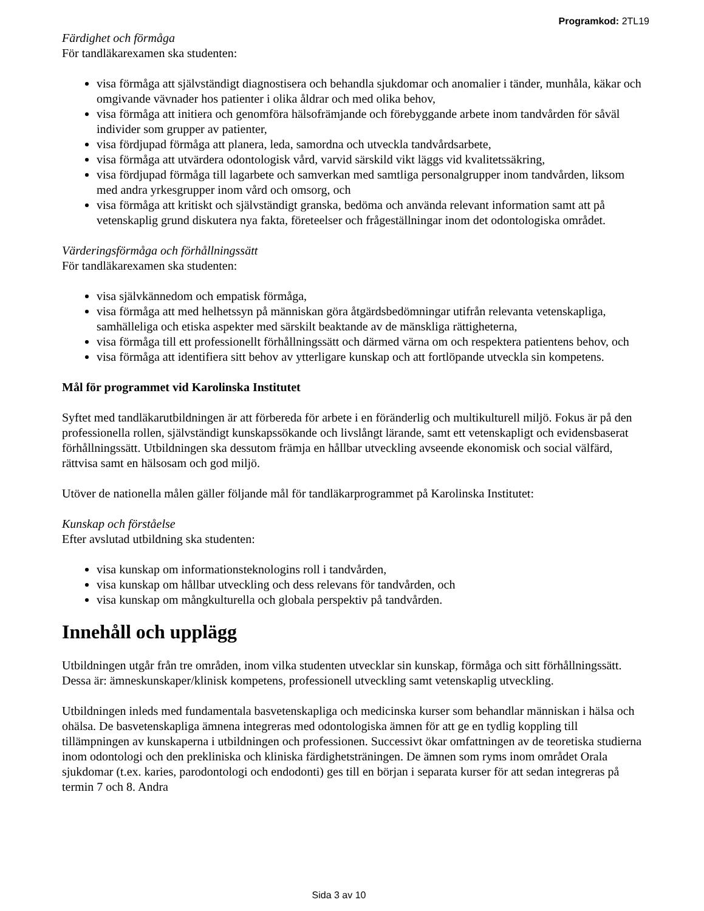Programkod: 2TL19
Färdighet och förmåga
För tandläkarexamen ska studenten:
visa förmåga att självständigt diagnostisera och behandla sjukdomar och anomalier i tänder, munhåla, käkar och omgivande vävnader hos patienter i olika åldrar och med olika behov,
visa förmåga att initiera och genomföra hälsofrämjande och förebyggande arbete inom tandvården för såväl individer som grupper av patienter,
visa fördjupad förmåga att planera, leda, samordna och utveckla tandvårdsarbete,
visa förmåga att utvärdera odontologisk vård, varvid särskild vikt läggs vid kvalitetssäkring,
visa fördjupad förmåga till lagarbete och samverkan med samtliga personalgrupper inom tandvården, liksom med andra yrkesgrupper inom vård och omsorg, och
visa förmåga att kritiskt och självständigt granska, bedöma och använda relevant information samt att på vetenskaplig grund diskutera nya fakta, företeelser och frågeställningar inom det odontologiska området.
Värderingsförmåga och förhållningssätt
För tandläkarexamen ska studenten:
visa självkännedom och empatisk förmåga,
visa förmåga att med helhetssyn på människan göra åtgärdsbedömningar utifrån relevanta vetenskapliga, samhälleliga och etiska aspekter med särskilt beaktande av de mänskliga rättigheterna,
visa förmåga till ett professionellt förhållningssätt och därmed värna om och respektera patientens behov, och
visa förmåga att identifiera sitt behov av ytterligare kunskap och att fortlöpande utveckla sin kompetens.
Mål för programmet vid Karolinska Institutet
Syftet med tandläkarutbildningen är att förbereda för arbete i en föränderlig och multikulturell miljö. Fokus är på den professionella rollen, självständigt kunskapssökande och livslångt lärande, samt ett vetenskapligt och evidensbaserat förhållningssätt. Utbildningen ska dessutom främja en hållbar utveckling avseende ekonomisk och social välfärd, rättvisa samt en hälsosam och god miljö.
Utöver de nationella målen gäller följande mål för tandläkarprogrammet på Karolinska Institutet:
Kunskap och förståelse
Efter avslutad utbildning ska studenten:
visa kunskap om informationsteknologins roll i tandvården,
visa kunskap om hållbar utveckling och dess relevans för tandvården, och
visa kunskap om mångkulturella och globala perspektiv på tandvården.
Innehåll och upplägg
Utbildningen utgår från tre områden, inom vilka studenten utvecklar sin kunskap, förmåga och sitt förhållningssätt. Dessa är: ämneskunskaper/klinisk kompetens, professionell utveckling samt vetenskaplig utveckling.
Utbildningen inleds med fundamentala basvetenskapliga och medicinska kurser som behandlar människan i hälsa och ohälsa. De basvetenskapliga ämnena integreras med odontologiska ämnen för att ge en tydlig koppling till tillämpningen av kunskaperna i utbildningen och professionen. Successivt ökar omfattningen av de teoretiska studierna inom odontologi och den prekliniska och kliniska färdighetsträningen. De ämnen som ryms inom området Orala sjukdomar (t.ex. karies, parodontologi och endodonti) ges till en början i separata kurser för att sedan integreras på termin 7 och 8. Andra
Sida 3 av 10